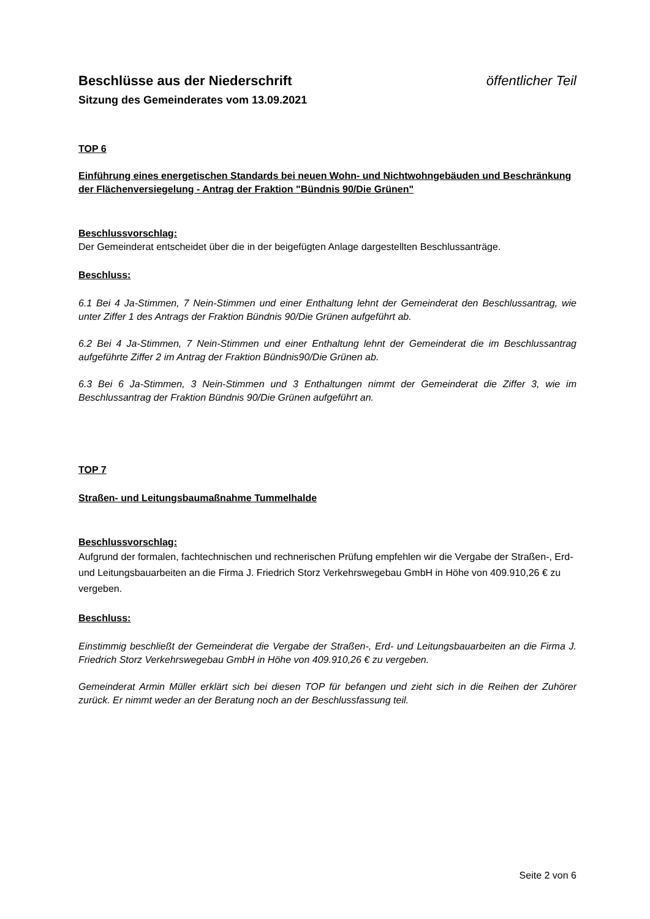Beschlüsse aus der Niederschrift öffentlicher Teil
Sitzung des Gemeinderates vom 13.09.2021
TOP 6
Einführung eines energetischen Standards bei neuen Wohn- und Nichtwohngebäuden und Beschränkung der Flächenversiegelung - Antrag der Fraktion "Bündnis 90/Die Grünen"
Beschlussvorschlag:
Der Gemeinderat entscheidet über die in der beigefügten Anlage dargestellten Beschlussanträge.
Beschluss:
6.1 Bei 4 Ja-Stimmen, 7 Nein-Stimmen und einer Enthaltung lehnt der Gemeinderat den Beschlussantrag, wie unter Ziffer 1 des Antrags der Fraktion Bündnis 90/Die Grünen aufgeführt ab.
6.2 Bei 4 Ja-Stimmen, 7 Nein-Stimmen und einer Enthaltung lehnt der Gemeinderat die im Beschlussantrag aufgeführte Ziffer 2 im Antrag der Fraktion Bündnis90/Die Grünen ab.
6.3 Bei 6 Ja-Stimmen, 3 Nein-Stimmen und 3 Enthaltungen nimmt der Gemeinderat die Ziffer 3, wie im Beschlussantrag der Fraktion Bündnis 90/Die Grünen aufgeführt an.
TOP 7
Straßen- und Leitungsbaumaßnahme Tummelhalde
Beschlussvorschlag:
Aufgrund der formalen, fachtechnischen und rechnerischen Prüfung empfehlen wir die Vergabe der Straßen-, Erd- und Leitungsbauarbeiten an die Firma J. Friedrich Storz Verkehrswegebau GmbH in Höhe von 409.910,26 € zu vergeben.
Beschluss:
Einstimmig beschließt der Gemeinderat die Vergabe der Straßen-, Erd- und Leitungsbauarbeiten an die Firma J. Friedrich Storz Verkehrswegebau GmbH in Höhe von 409.910,26 € zu vergeben.
Gemeinderat Armin Müller erklärt sich bei diesen TOP für befangen und zieht sich in die Reihen der Zuhörer zurück. Er nimmt weder an der Beratung noch an der Beschlussfassung teil.
Seite 2 von 6